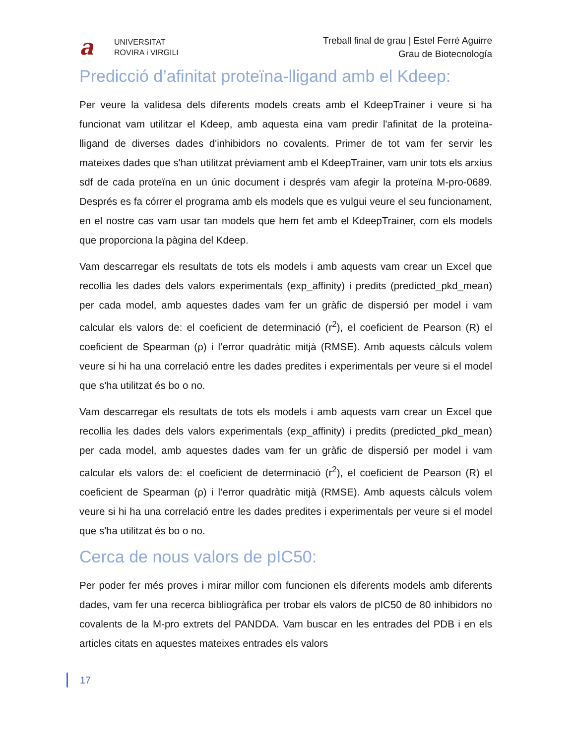a
UNIVERSITAT
ROVIRA i VIRGILI
Treball final de grau | Estel Ferré Aguirre
Grau de Biotecnología
Predicció d’afinitat proteïna-lligand amb el Kdeep:
Per veure la validesa dels diferents models creats amb el KdeepTrainer i veure si ha funcionat vam utilitzar el Kdeep, amb aquesta eina vam predir l'afinitat de la proteïna-lligand de diverses dades d'inhibidors no covalents. Primer de tot vam fer servir les mateixes dades que s'han utilitzat prèviament amb el KdeepTrainer, vam unir tots els arxius sdf de cada proteïna en un únic document i després vam afegir la proteïna M-pro-0689. Després es fa córrer el programa amb els models que es vulgui veure el seu funcionament, en el nostre cas vam usar tan models que hem fet amb el KdeepTrainer, com els models que proporciona la pàgina del Kdeep.
Vam descarregar els resultats de tots els models i amb aquests vam crear un Excel que recollia les dades dels valors experimentals (exp_affinity) i predits (predicted_pkd_mean) per cada model, amb aquestes dades vam fer un gràfic de dispersió per model i vam calcular els valors de: el coeficient de determinació (r<sup>2</sup>), el coeficient de Pearson (R) el coeficient de Spearman (ρ) i l’error quadràtic mitjà (RMSE). Amb aquests càlculs volem veure si hi ha una correlació entre les dades predites i experimentals per veure si el model que s'ha utilitzat és bo o no.
Vam descarregar els resultats de tots els models i amb aquests vam crear un Excel que recollia les dades dels valors experimentals (exp_affinity) i predits (predicted_pkd_mean) per cada model, amb aquestes dades vam fer un gràfic de dispersió per model i vam calcular els valors de: el coeficient de determinació (r<sup>2</sup>), el coeficient de Pearson (R) el coeficient de Spearman (ρ) i l’error quadràtic mitjà (RMSE). Amb aquests càlculs volem veure si hi ha una correlació entre les dades predites i experimentals per veure si el model que s'ha utilitzat és bo o no.
Cerca de nous valors de pIC50:
Per poder fer més proves i mirar millor com funcionen els diferents models amb diferents dades, vam fer una recerca bibliogràfica per trobar els valors de pIC50 de 80 inhibidors no covalents de la M-pro extrets del PANDDA. Vam buscar en les entrades del PDB i en els articles citats en aquestes mateixes entrades els valors
17